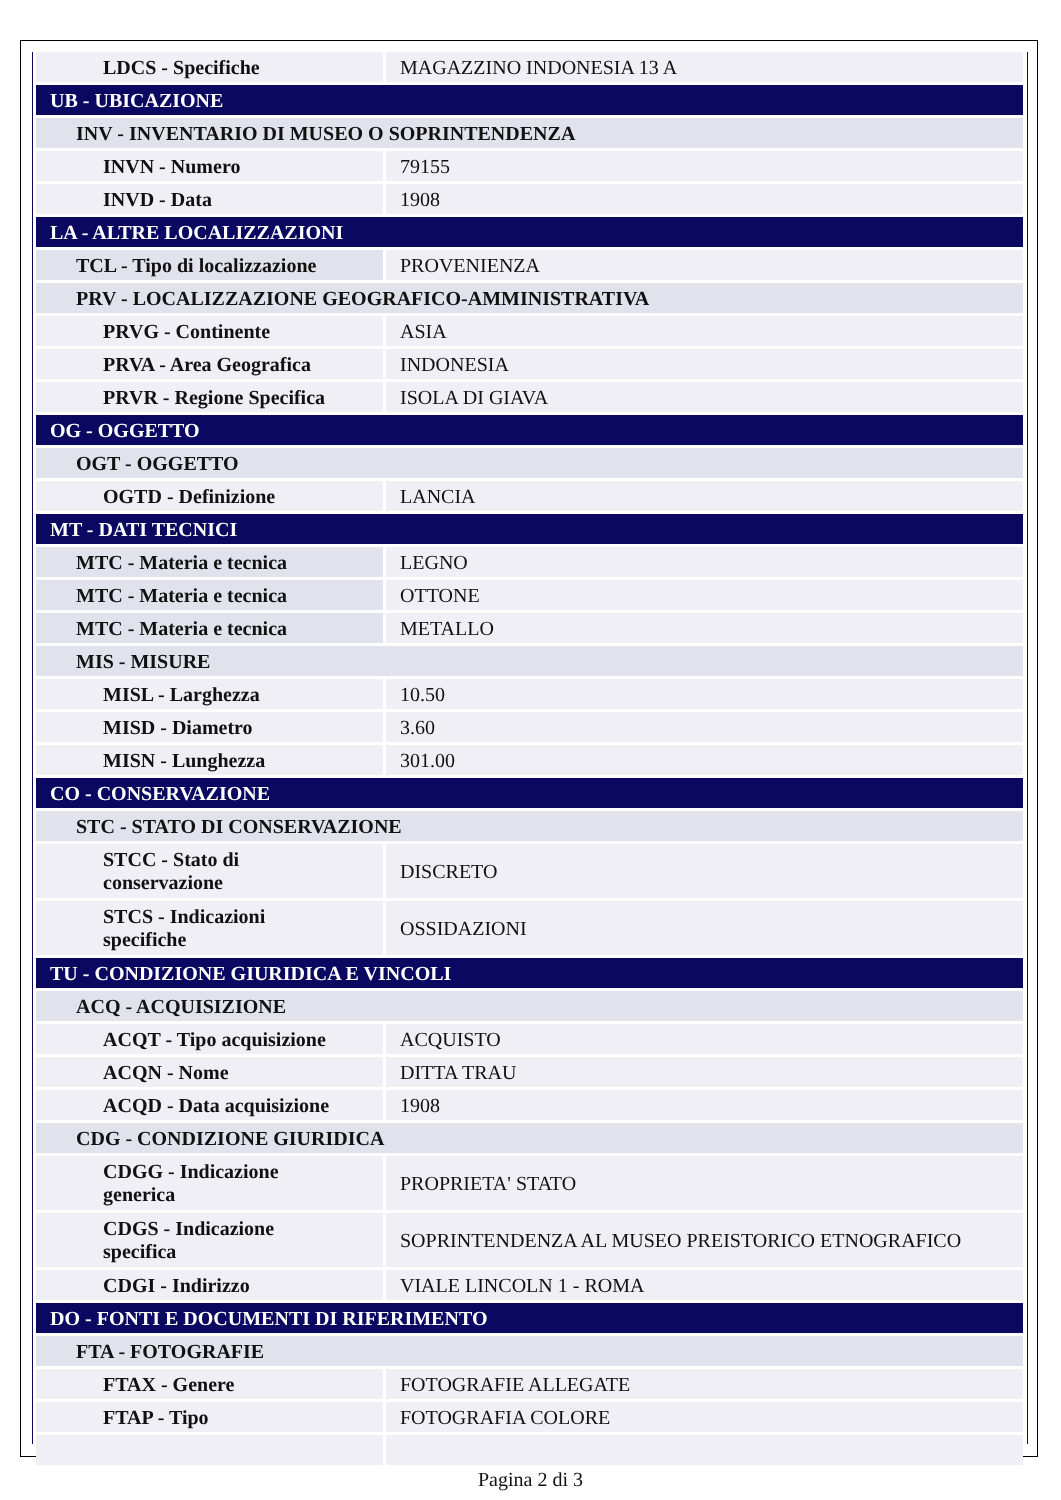| LDCS - Specifiche | MAGAZZINO INDONESIA 13 A |
| UB - UBICAZIONE | |
| INV - INVENTARIO DI MUSEO O SOPRINTENDENZA | |
| INVN - Numero | 79155 |
| INVD - Data | 1908 |
| LA - ALTRE LOCALIZZAZIONI | |
| TCL - Tipo di localizzazione | PROVENIENZA |
| PRV - LOCALIZZAZIONE GEOGRAFICO-AMMINISTRATIVA | |
| PRVG - Continente | ASIA |
| PRVA - Area Geografica | INDONESIA |
| PRVR - Regione Specifica | ISOLA DI GIAVA |
| OG - OGGETTO | |
| OGT - OGGETTO | |
| OGTD - Definizione | LANCIA |
| MT - DATI TECNICI | |
| MTC - Materia e tecnica | LEGNO |
| MTC - Materia e tecnica | OTTONE |
| MTC - Materia e tecnica | METALLO |
| MIS - MISURE | |
| MISL - Larghezza | 10.50 |
| MISD - Diametro | 3.60 |
| MISN - Lunghezza | 301.00 |
| CO - CONSERVAZIONE | |
| STC - STATO DI CONSERVAZIONE | |
| STCC - Stato di conservazione | DISCRETO |
| STCS - Indicazioni specifiche | OSSIDAZIONI |
| TU - CONDIZIONE GIURIDICA E VINCOLI | |
| ACQ - ACQUISIZIONE | |
| ACQT - Tipo acquisizione | ACQUISTO |
| ACQN - Nome | DITTA TRAU |
| ACQD - Data acquisizione | 1908 |
| CDG - CONDIZIONE GIURIDICA | |
| CDGG - Indicazione generica | PROPRIETA' STATO |
| CDGS - Indicazione specifica | SOPRINTENDENZA AL MUSEO PREISTORICO ETNOGRAFICO |
| CDGI - Indirizzo | VIALE LINCOLN 1 - ROMA |
| DO - FONTI E DOCUMENTI DI RIFERIMENTO | |
| FTA - FOTOGRAFIE | |
| FTAX - Genere | FOTOGRAFIE ALLEGATE |
| FTAP - Tipo | FOTOGRAFIA COLORE |
Pagina 2 di 3